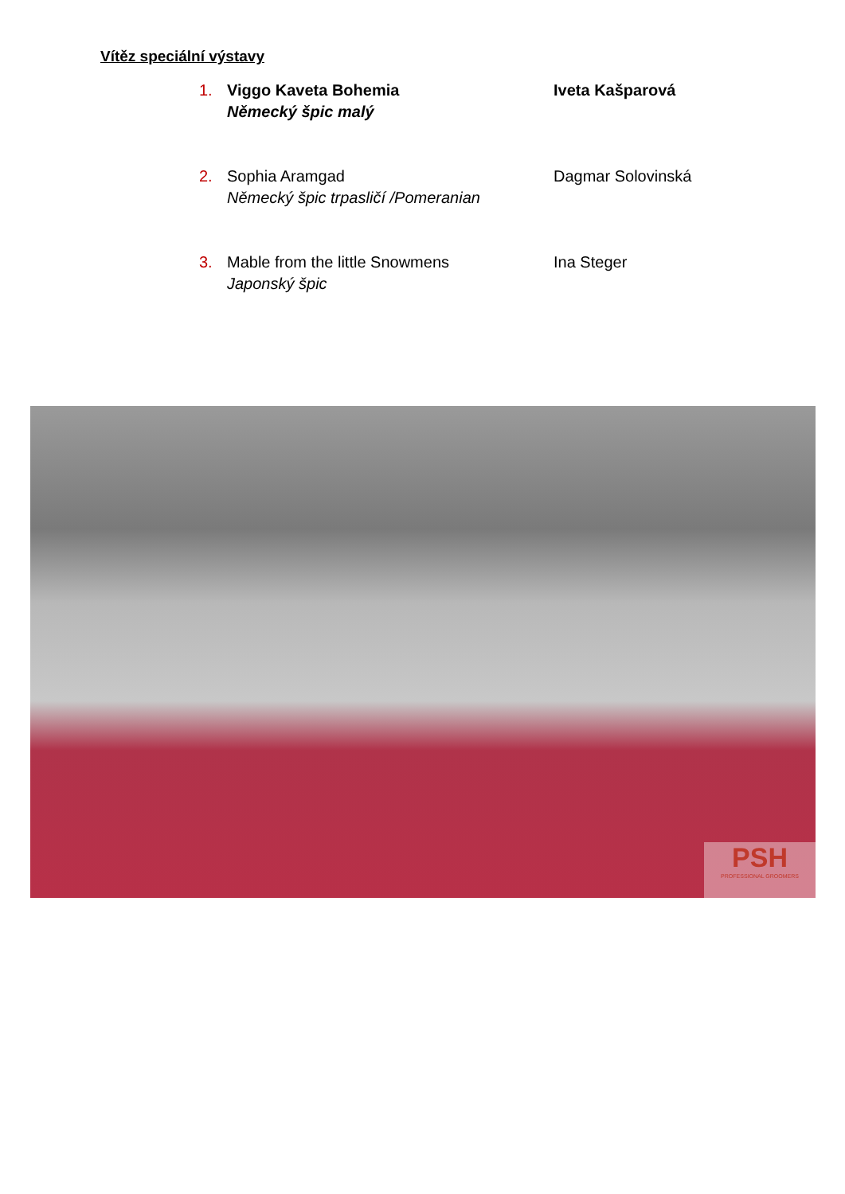Vítěz speciální výstavy
1. Viggo Kaveta Bohemia
Německý špic malý
Iveta Kašparová
2. Sophia Aramgad
Německý špic trpasličí /Pomeranian
Dagmar Solovinská
3. Mable from the little Snowmens
Japonský špic
Ina Steger
PSH
PROFESSIONAL GROOMERS